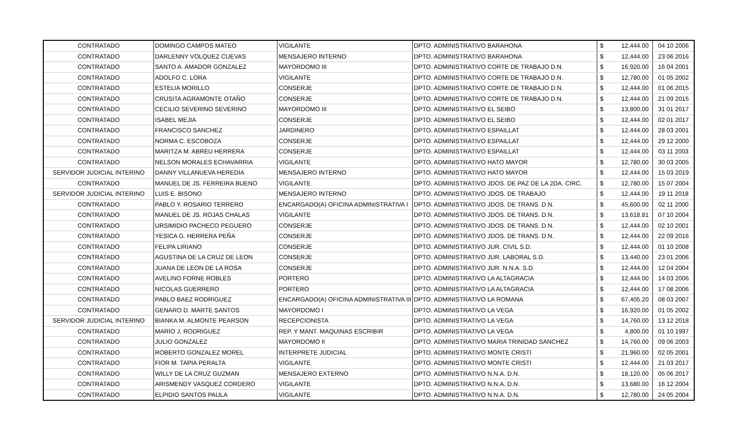| CONTRATADO | DOMINGO CAMPOS MATEO | VIGILANTE | DPTO. ADMINISTRATIVO BARAHONA | $ | 12,444.00 | 04 10 2006 |
| CONTRATADO | DARLENNY VOLQUEZ CUEVAS | MENSAJERO INTERNO | DPTO. ADMINISTRATIVO BARAHONA | $ | 12,444.00 | 23 06 2016 |
| CONTRATADO | SANTO A. AMADOR GONZALEZ | MAYORDOMO III | DPTO. ADMINISTRATIVO CORTE DE TRABAJO D.N. | $ | 16,920.00 | 16 04 2001 |
| CONTRATADO | ADOLFO C. LORA | VIGILANTE | DPTO. ADMINISTRATIVO CORTE DE TRABAJO D.N. | $ | 12,780.00 | 01 05 2002 |
| CONTRATADO | ESTELIA MORILLO | CONSERJE | DPTO. ADMINISTRATIVO CORTE DE TRABAJO D.N. | $ | 12,444.00 | 01 06 2015 |
| CONTRATADO | CRUSITA AGRAMONTE OTAÑO | CONSERJE | DPTO. ADMINISTRATIVO CORTE DE TRABAJO D.N. | $ | 12,444.00 | 21 09 2015 |
| CONTRATADO | CECILIO SEVERINO SEVERINO | MAYORDOMO III | DPTO. ADMINISTRATIVO EL SEIBO | $ | 13,800.00 | 31 01 2017 |
| CONTRATADO | ISABEL MEJIA | CONSERJE | DPTO. ADMINISTRATIVO EL SEIBO | $ | 12,444.00 | 02 01 2017 |
| CONTRATADO | FRANCISCO SANCHEZ | JARDINERO | DPTO. ADMINISTRATIVO ESPAILLAT | $ | 12,444.00 | 28 03 2001 |
| CONTRATADO | NORMA C. ESCOBOZA | CONSERJE | DPTO. ADMINISTRATIVO ESPAILLAT | $ | 12,444.00 | 29 12 2000 |
| CONTRATADO | MARITZA M. ABREU HERRERA | CONSERJE | DPTO. ADMINISTRATIVO ESPAILLAT | $ | 12,444.00 | 03 11 2003 |
| CONTRATADO | NELSON MORALES ECHAVARRIA | VIGILANTE | DPTO. ADMINISTRATIVO HATO MAYOR | $ | 12,780.00 | 30 03 2005 |
| SERVIDOR JUDICIAL INTERINO | DANNY VILLANUEVA HEREDIA | MENSAJERO INTERNO | DPTO. ADMINISTRATIVO HATO MAYOR | $ | 12,444.00 | 15 03 2019 |
| CONTRATADO | MANUEL DE JS. FERREIRA BUENO | VIGILANTE | DPTO. ADMINISTRATIVO JDOS. DE PAZ DE LA 2DA. CIRC. | $ | 12,780.00 | 15 07 2004 |
| SERVIDOR JUDICIAL INTERINO | LUIS E. BISONO | MENSAJERO INTERNO | DPTO. ADMINISTRATIVO JDOS. DE TRABAJO | $ | 12,444.00 | 19 11 2018 |
| CONTRATADO | PABLO Y. ROSARIO TERRERO | ENCARGADO(A) OFICINA ADMINISTRATIVA I | DPTO. ADMINISTRATIVO JDOS. DE TRANS. D.N. | $ | 45,600.00 | 02 11 2000 |
| CONTRATADO | MANUEL DE JS. ROJAS CHALAS | VIGILANTE | DPTO. ADMINISTRATIVO JDOS. DE TRANS. D.N. | $ | 13,618.81 | 07 10 2004 |
| CONTRATADO | URSIMIDIO PACHECO PEGUERO | CONSERJE | DPTO. ADMINISTRATIVO JDOS. DE TRANS. D.N. | $ | 12,444.00 | 02 10 2001 |
| CONTRATADO | YESICA G. HERRERA PEÑA | CONSERJE | DPTO. ADMINISTRATIVO JDOS. DE TRANS. D.N. | $ | 12,444.00 | 22 09 2016 |
| CONTRATADO | FELIPA LIRIANO | CONSERJE | DPTO. ADMINISTRATIVO JUR. CIVIL S.D. | $ | 12,444.00 | 01 10 2008 |
| CONTRATADO | AGUSTINA DE LA CRUZ DE LEON | CONSERJE | DPTO. ADMINISTRATIVO JUR. LABORAL S.D. | $ | 13,440.00 | 23 01 2006 |
| CONTRATADO | JUANA DE LEON DE LA ROSA | CONSERJE | DPTO. ADMINISTRATIVO JUR. N.N.A. S.D. | $ | 12,444.00 | 12 04 2004 |
| CONTRATADO | AVELINO FORNE ROBLES | PORTERO | DPTO. ADMINISTRATIVO LA ALTAGRACIA | $ | 12,444.00 | 14 03 2006 |
| CONTRATADO | NICOLAS GUERRERO | PORTERO | DPTO. ADMINISTRATIVO LA ALTAGRACIA | $ | 12,444.00 | 17 08 2006 |
| CONTRATADO | PABLO BAEZ RODRIGUEZ | ENCARGADO(A) OFICINA ADMINISTRATIVA III | DPTO. ADMINISTRATIVO LA ROMANA | $ | 67,405.20 | 08 03 2007 |
| CONTRATADO | GENARO D. MARTE SANTOS | MAYORDOMO I | DPTO. ADMINISTRATIVO LA VEGA | $ | 16,920.00 | 01 05 2002 |
| SERVIDOR JUDICIAL INTERINO | BIANKA M. ALMONTE PEARSON | RECEPCIONISTA | DPTO. ADMINISTRATIVO LA VEGA | $ | 14,760.00 | 13 12 2018 |
| CONTRATADO | MARIO J. RODRIGUEZ | REP. Y MANT. MAQUINAS ESCRIBIR | DPTO. ADMINISTRATIVO LA VEGA | $ | 4,800.00 | 01 10 1997 |
| CONTRATADO | JULIO GONZALEZ | MAYORDOMO II | DPTO. ADMINISTRATIVO MARIA TRINIDAD SANCHEZ | $ | 14,760.00 | 09 06 2003 |
| CONTRATADO | ROBERTO GONZALEZ MOREL | INTERPRETE JUDICIAL | DPTO. ADMINISTRATIVO MONTE CRISTI | $ | 21,960.00 | 02 05 2001 |
| CONTRATADO | FIOR M. TAPIA PERALTA | VIGILANTE | DPTO. ADMINISTRATIVO MONTE CRISTI | $ | 12,444.00 | 21 03 2017 |
| CONTRATADO | WILLY DE LA CRUZ GUZMAN | MENSAJERO EXTERNO | DPTO. ADMINISTRATIVO N.N.A. D.N. | $ | 18,120.00 | 05 06 2017 |
| CONTRATADO | ARISMENDY VASQUEZ CORDERO | VIGILANTE | DPTO. ADMINISTRATIVO N.N.A. D.N. | $ | 13,680.00 | 16 12 2004 |
| CONTRATADO | ELPIDIO SANTOS PAULA | VIGILANTE | DPTO. ADMINISTRATIVO N.N.A. D.N. | $ | 12,780.00 | 24 05 2004 |